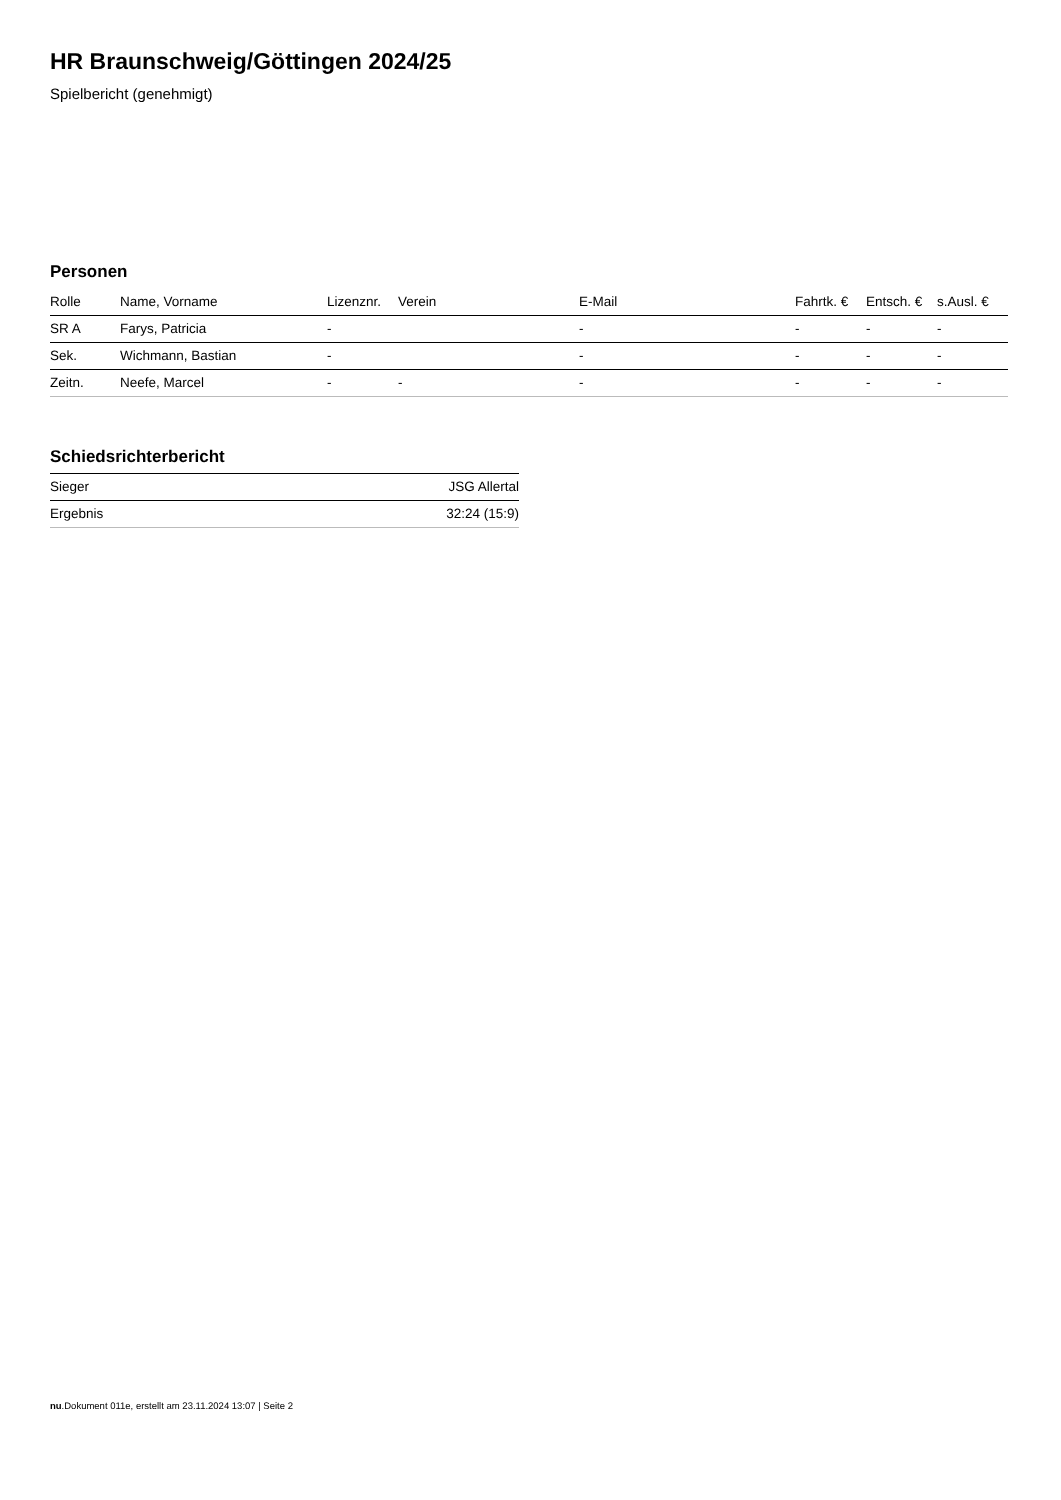HR Braunschweig/Göttingen 2024/25
Spielbericht (genehmigt)
Personen
| Rolle | Name, Vorname | Lizenznr. | Verein | E-Mail | Fahrtk. € | Entsch. € | s.Ausl. € |
| --- | --- | --- | --- | --- | --- | --- | --- |
| SR A | Farys, Patricia | - | | - | - | - | - |
| Sek. | Wichmann, Bastian | - | | - | - | - | - |
| Zeitn. | Neefe, Marcel | - | - | - | - | - | - |
Schiedsrichterbericht
| Sieger | JSG Allertal |
| Ergebnis | 32:24 (15:9) |
nu.Dokument 011e, erstellt am 23.11.2024 13:07 | Seite 2